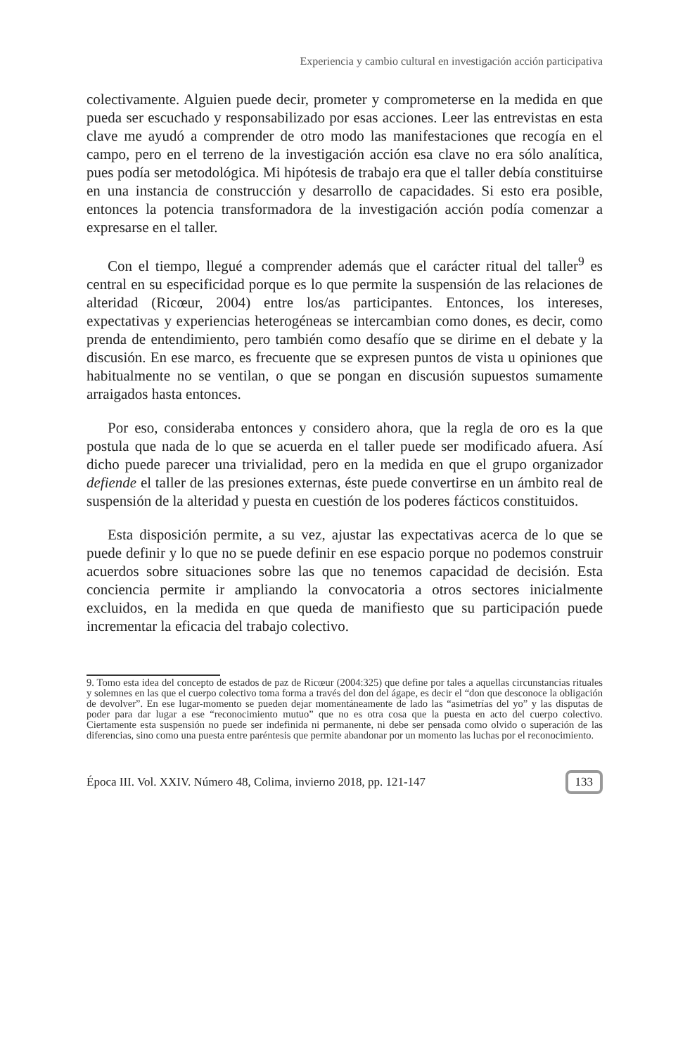Experiencia y cambio cultural en investigación acción participativa
colectivamente. Alguien puede decir, prometer y comprometerse en la medida en que pueda ser escuchado y responsabilizado por esas acciones. Leer las entrevistas en esta clave me ayudó a comprender de otro modo las manifestaciones que recogía en el campo, pero en el terreno de la investigación acción esa clave no era sólo analítica, pues podía ser metodológica. Mi hipótesis de trabajo era que el taller debía constituirse en una instancia de construcción y desarrollo de capacidades. Si esto era posible, entonces la potencia transformadora de la investigación acción podía comenzar a expresarse en el taller.
Con el tiempo, llegué a comprender además que el carácter ritual del taller<sup>9</sup> es central en su especificidad porque es lo que permite la suspensión de las relaciones de alteridad (Ricœur, 2004) entre los/as participantes. Entonces, los intereses, expectativas y experiencias heterogéneas se intercambian como dones, es decir, como prenda de entendimiento, pero también como desafío que se dirime en el debate y la discusión. En ese marco, es frecuente que se expresen puntos de vista u opiniones que habitualmente no se ventilan, o que se pongan en discusión supuestos sumamente arraigados hasta entonces.
Por eso, consideraba entonces y considero ahora, que la regla de oro es la que postula que nada de lo que se acuerda en el taller puede ser modificado afuera. Así dicho puede parecer una trivialidad, pero en la medida en que el grupo organizador defiende el taller de las presiones externas, éste puede convertirse en un ámbito real de suspensión de la alteridad y puesta en cuestión de los poderes fácticos constituidos.
Esta disposición permite, a su vez, ajustar las expectativas acerca de lo que se puede definir y lo que no se puede definir en ese espacio porque no podemos construir acuerdos sobre situaciones sobre las que no tenemos capacidad de decisión. Esta conciencia permite ir ampliando la convocatoria a otros sectores inicialmente excluidos, en la medida en que queda de manifiesto que su participación puede incrementar la eficacia del trabajo colectivo.
9. Tomo esta idea del concepto de estados de paz de Ricœur (2004:325) que define por tales a aquellas circunstancias rituales y solemnes en las que el cuerpo colectivo toma forma a través del don del ágape, es decir el “don que desconoce la obligación de devolver”. En ese lugar-momento se pueden dejar momentáneamente de lado las “asimetrías del yo” y las disputas de poder para dar lugar a ese “reconocimiento mutuo” que no es otra cosa que la puesta en acto del cuerpo colectivo. Ciertamente esta suspensión no puede ser indefinida ni permanente, ni debe ser pensada como olvido o superación de las diferencias, sino como una puesta entre paréntesis que permite abandonar por un momento las luchas por el reconocimiento.
Época III. Vol. XXIV. Número 48, Colima, invierno 2018, pp. 121-147 133